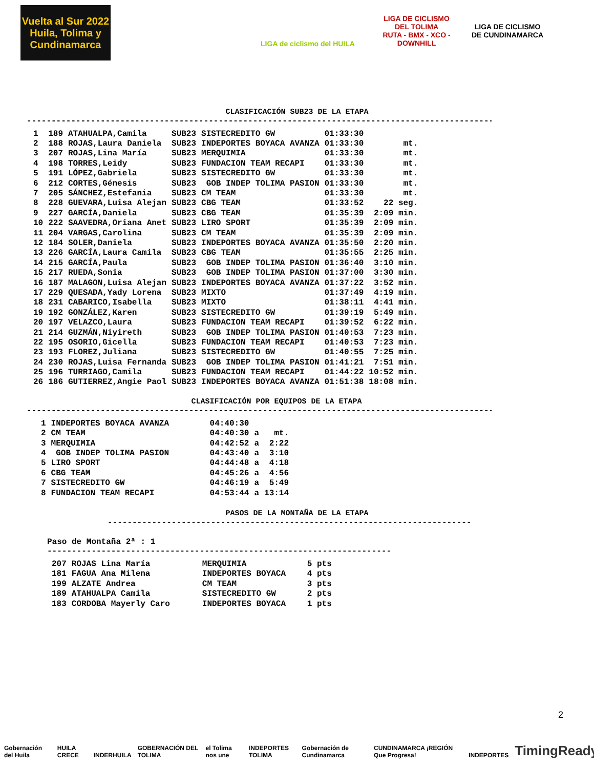Vuelta al Sur 2022
Huila, Tolima y Cundinamarca
LIGA de ciclismo del HUILA
LIGA DE CICLISMO DEL TOLIMA
RUTA - BMX - XCO - DOWNHILL
LIGA DE CICLISMO DE CUNDINAMARCA
CLASIFICACIÓN SUB23 DE LA ETAPA
------------------------------------------------------------------------------------------------
| 1 | 189 | ATAHUALPA,Camila | SUB23 | SISTECREDITO GW | 01:33:30 | |
| 2 | 188 | ROJAS,Laura Daniela | SUB23 | INDEPORTES BOYACA AVANZA | 01:33:30 | mt. |
| 3 | 207 | ROJAS,Lina María | SUB23 | MERQUIMIA | 01:33:30 | mt. |
| 4 | 198 | TORRES,Leidy | SUB23 | FUNDACION TEAM RECAPI | 01:33:30 | mt. |
| 5 | 191 | LÓPEZ,Gabriela | SUB23 | SISTECREDITO GW | 01:33:30 | mt. |
| 6 | 212 | CORTES,Génesis | SUB23 | GOB INDEP TOLIMA PASION | 01:33:30 | mt. |
| 7 | 205 | SÁNCHEZ,Estefania | SUB23 | CM TEAM | 01:33:30 | mt. |
| 8 | 228 | GUEVARA,Luisa Alejan | SUB23 | CBG TEAM | 01:33:52 | 22 seg. |
| 9 | 227 | GARCÍA,Daniela | SUB23 | CBG TEAM | 01:35:39 | 2:09 min. |
| 10 | 222 | SAAVEDRA,Oriana Anet | SUB23 | LIRO SPORT | 01:35:39 | 2:09 min. |
| 11 | 204 | VARGAS,Carolina | SUB23 | CM TEAM | 01:35:39 | 2:09 min. |
| 12 | 184 | SOLER,Daniela | SUB23 | INDEPORTES BOYACA AVANZA | 01:35:50 | 2:20 min. |
| 13 | 226 | GARCÍA,Laura Camila | SUB23 | CBG TEAM | 01:35:55 | 2:25 min. |
| 14 | 215 | GARCÍA,Paula | SUB23 | GOB INDEP TOLIMA PASION | 01:36:40 | 3:10 min. |
| 15 | 217 | RUEDA,Sonia | SUB23 | GOB INDEP TOLIMA PASION | 01:37:00 | 3:30 min. |
| 16 | 187 | MALAGON,Luisa Alejan | SUB23 | INDEPORTES BOYACA AVANZA | 01:37:22 | 3:52 min. |
| 17 | 229 | QUESADA,Yady Lorena | SUB23 | MIXTO | 01:37:49 | 4:19 min. |
| 18 | 231 | CABARICO,Isabella | SUB23 | MIXTO | 01:38:11 | 4:41 min. |
| 19 | 192 | GONZÁLEZ,Karen | SUB23 | SISTECREDITO GW | 01:39:19 | 5:49 min. |
| 20 | 197 | VELAZCO,Laura | SUB23 | FUNDACION TEAM RECAPI | 01:39:52 | 6:22 min. |
| 21 | 214 | GUZMÁN,Niyireth | SUB23 | GOB INDEP TOLIMA PASION | 01:40:53 | 7:23 min. |
| 22 | 195 | OSORIO,Gicella | SUB23 | FUNDACION TEAM RECAPI | 01:40:53 | 7:23 min. |
| 23 | 193 | FLOREZ,Juliana | SUB23 | SISTECREDITO GW | 01:40:55 | 7:25 min. |
| 24 | 230 | ROJAS,Luisa Fernanda | SUB23 | GOB INDEP TOLIMA PASION | 01:41:21 | 7:51 min. |
| 25 | 196 | TURRIAGO,Camila | SUB23 | FUNDACION TEAM RECAPI | 01:44:22 | 10:52 min. |
| 26 | 186 | GUTIERREZ,Angie Paol | SUB23 | INDEPORTES BOYACA AVANZA | 01:51:38 | 18:08 min. |
CLASIFICACIÓN POR EQUIPOS DE LA ETAPA
------------------------------------------------------------------------------------------------
| 1 | INDEPORTES BOYACA AVANZA | 04:40:30 | | |
| 2 | CM TEAM | 04:40:30 | a | mt. |
| 3 | MERQUIMIA | 04:42:52 | a | 2:22 |
| 4 | GOB INDEP TOLIMA PASION | 04:43:40 | a | 3:10 |
| 5 | LIRO SPORT | 04:44:48 | a | 4:18 |
| 6 | CBG TEAM | 04:45:26 | a | 4:56 |
| 7 | SISTECREDITO GW | 04:46:19 | a | 5:49 |
| 8 | FUNDACION TEAM RECAPI | 04:53:44 | a | 13:14 |
PASOS DE LA MONTAÑA DE LA ETAPA
--------------------------------------------------------------------------
Paso de Montaña 2ª : 1
----------------------------------------------------------------------
| 207 | ROJAS Lina María | MERQUIMIA | 5 pts |
| 181 | FAGUA Ana Milena | INDEPORTES BOYACA | 4 pts |
| 199 | ALZATE Andrea | CM TEAM | 3 pts |
| 189 | ATAHUALPA Camila | SISTECREDITO GW | 2 pts |
| 183 | CORDOBA Mayerly Caro | INDEPORTES BOYACA | 1 pts |
2
Gobernación del Huila HUILA CRECE INDERHUILA GOBERNACIÓN DEL TOLIMA el Tolima nos une INDEPORTES TOLIMA Gobernación de Cundinamarca CUNDINAMARCA ¡REGIÓN Que Progresa! INDEPORTES TimingReady